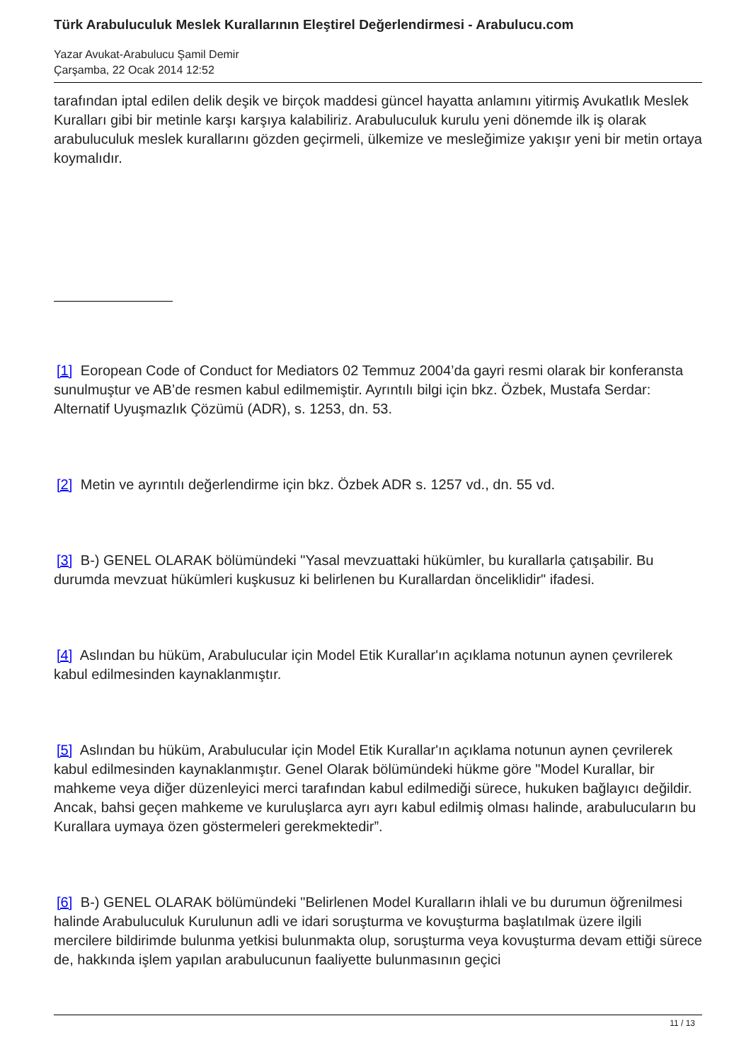Türk Arabuluculuk Meslek Kurallarının Eleştirel Değerlendirmesi - Arabulucu.com
Yazar Avukat-Arabulucu Şamil Demir
Çarşamba, 22 Ocak 2014 12:52
tarafından iptal edilen delik deşik ve birçok maddesi güncel hayatta anlamını yitirmiş Avukatlık Meslek Kuralları gibi bir metinle karşı karşıya kalabiliriz. Arabuluculuk kurulu yeni dönemde ilk iş olarak arabuluculuk meslek kurallarını gözden geçirmeli, ülkemize ve mesleğimize yakışır yeni bir metin ortaya koymalıdır.
[1] Eoropean Code of Conduct for Mediators 02 Temmuz 2004’da gayri resmi olarak bir konferansta sunulmuştur ve AB’de resmen kabul edilmemiştir. Ayrıntılı bilgi için bkz. Özbek, Mustafa Serdar: Alternatif Uyuşmazlık Çözümü (ADR), s. 1253, dn. 53.
[2] Metin ve ayrıntılı değerlendirme için bkz. Özbek ADR s. 1257 vd., dn. 55 vd.
[3] B-) GENEL OLARAK bölümündeki "Yasal mevzuattaki hükümler, bu kurallarla çatışabilir. Bu durumda mevzuat hükümleri kuşkusuz ki belirlenen bu Kurallardan önceliklidir" ifadesi.
[4] Aslından bu hüküm, Arabulucular için Model Etik Kurallar'ın açıklama notunun aynen çevrilerek kabul edilmesinden kaynaklanmıştır.
[5] Aslından bu hüküm, Arabulucular için Model Etik Kurallar'ın açıklama notunun aynen çevrilerek kabul edilmesinden kaynaklanmıştır. Genel Olarak bölümündeki hükme göre "Model Kurallar, bir mahkeme veya diğer düzenleyici merci tarafından kabul edilmediği sürece, hukuken bağlayıcı değildir. Ancak, bahsi geçen mahkeme ve kuruluşlarca ayrı ayrı kabul edilmiş olması halinde, arabulucuların bu Kurallara uymaya özen göstermeleri gerekmektedir”.
[6] B-) GENEL OLARAK bölümündeki "Belirlenen Model Kuralların ihlali ve bu durumun öğrenilmesi halinde Arabuluculuk Kurulunun adli ve idari soruşturma ve kovuşturma başlatılmak üzere ilgili mercilere bildirimde bulunma yetkisi bulunmakta olup, soruşturma veya kovuşturma devam ettiği sürece de, hakkında işlem yapılan arabulucunun faaliyette bulunmasının geçici
11 / 13